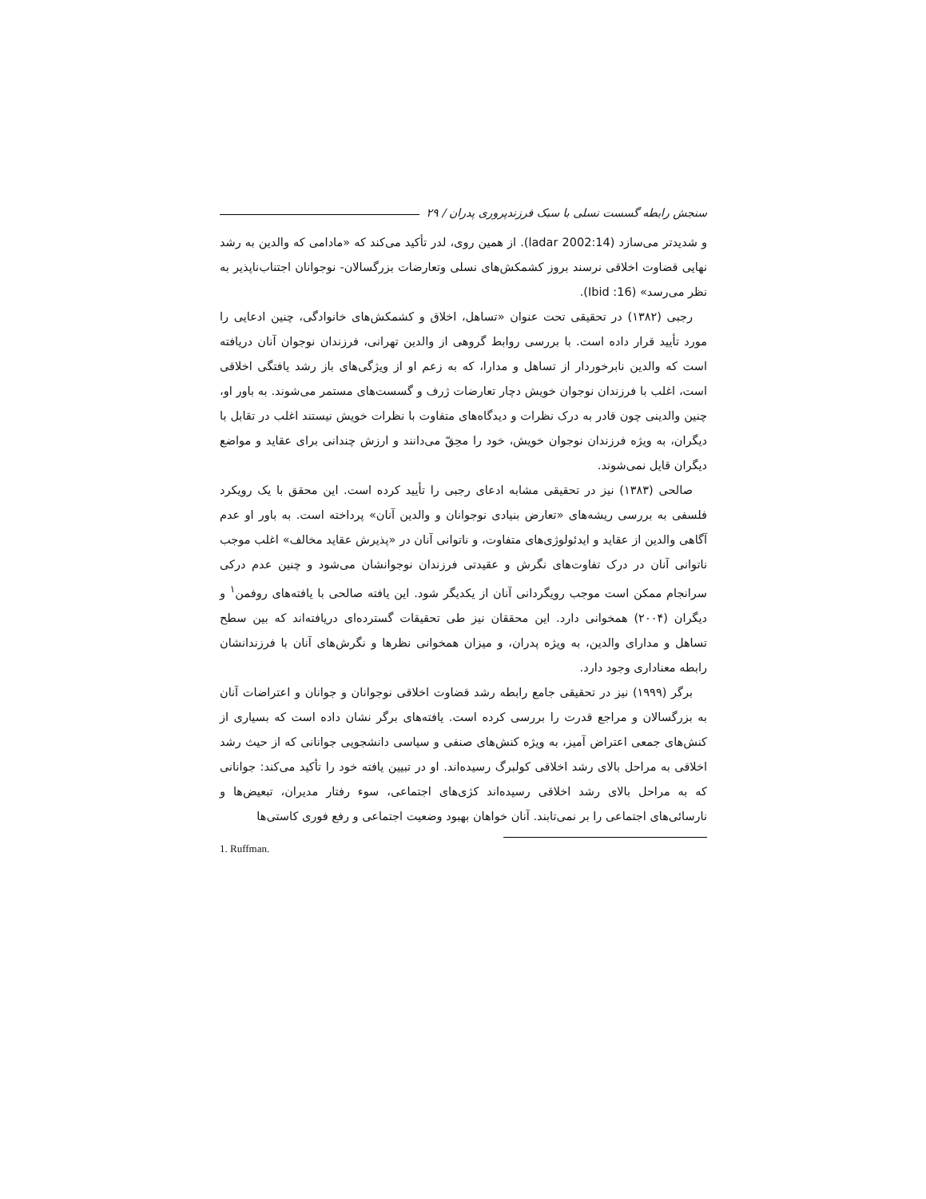سنجش رابطه گسست نسلی با سبک فرزندپروری پدران / ۲۹
و شدیدتر می‌سازد (ladar 2002:14). از همین روی، لدر تأکید می‌کند که «مادامی که والدین به رشد نهایی قضاوت اخلاقی نرسند بروز کشمکش‌های نسلی وتعارضات بزرگسالان- نوجوانان اجتناب‌ناپذیر به نظر می‌رسد» (Ibid :16).
رجبی (۱۳۸۲) در تحقیقی تحت عنوان «تساهل، اخلاق و کشمکش‌های خانوادگی، چنین ادعایی را مورد تأیید قرار داده است. با بررسی روابط گروهی از والدین تهرانی، فرزندان نوجوان آنان دریافته است که والدین نابرخوردار از تساهل و مدارا، که به زعم او از ویژگی‌های باز رشد یافتگی اخلاقی است، اغلب با فرزندان نوجوان خویش دچار تعارضات ژرف و گسست‌های مستمر می‌شوند. به باور او، چنین والدینی چون قادر به درک نظرات و دیدگاه‌های متفاوت با نظرات خویش نیستند اغلب در تقابل با دیگران، به ویژه فرزندان نوجوان خویش، خود را محِقّ می‌دانند و ارزش چندانی برای عقاید و مواضع دیگران قایل نمی‌شوند.
صالحی (۱۳۸۳) نیز در تحقیقی مشابه ادعای رجبی را تأیید کرده است. این محقق با یک رویکرد فلسفی به بررسی ریشه‌های «تعارض بنیادی نوجوانان و والدین آنان» پرداخته است. به باور او عدم آگاهی والدین از عقاید و ایدئولوژی‌های متفاوت، و ناتوانی آنان در «پذیرش عقاید مخالف» اغلب موجب ناتوانی آنان در درک تفاوت‌های نگرش و عقیدتی فرزندان نوجوانشان می‌شود و چنین عدم درکی سرانجام ممکن است موجب رویگردانی آنان از یکدیگر شود. این یافته صالحی با یافته‌های روفمن<sup>۱</sup> و دیگران (۲۰۰۴) همخوانی دارد. این محققان نیز طی تحقیقات گسترده‌ای دریافته‌اند که بین سطح تساهل و مدارای والدین، به ویژه پدران، و میزان همخوانی نظرها و نگرش‌های آنان با فرزندانشان رابطه معناداری وجود دارد.
برگر (۱۹۹۹) نیز در تحقیقی جامع رابطه رشد قضاوت اخلاقی نوجوانان و جوانان و اعتراضات آنان به بزرگسالان و مراجع قدرت را بررسی کرده است. یافته‌های برگر نشان داده است که بسیاری از کنش‌های جمعی اعتراض آمیز، به ویژه کنش‌های صنفی و سیاسی دانشجویی جوانانی که از حیث رشد اخلاقی به مراحل بالای رشد اخلاقی کولبرگ رسیده‌اند. او در تبیین یافته خود را تأکید می‌کند: جوانانی که به مراحل بالای رشد اخلاقی رسیده‌اند کژی‌های اجتماعی، سوء رفتار مدیران، تبعیض‌ها و نارسائی‌های اجتماعی را بر نمی‌تابند. آنان خواهان بهبود وضعیت اجتماعی و رفع فوری کاستی‌ها
1. Ruffman.